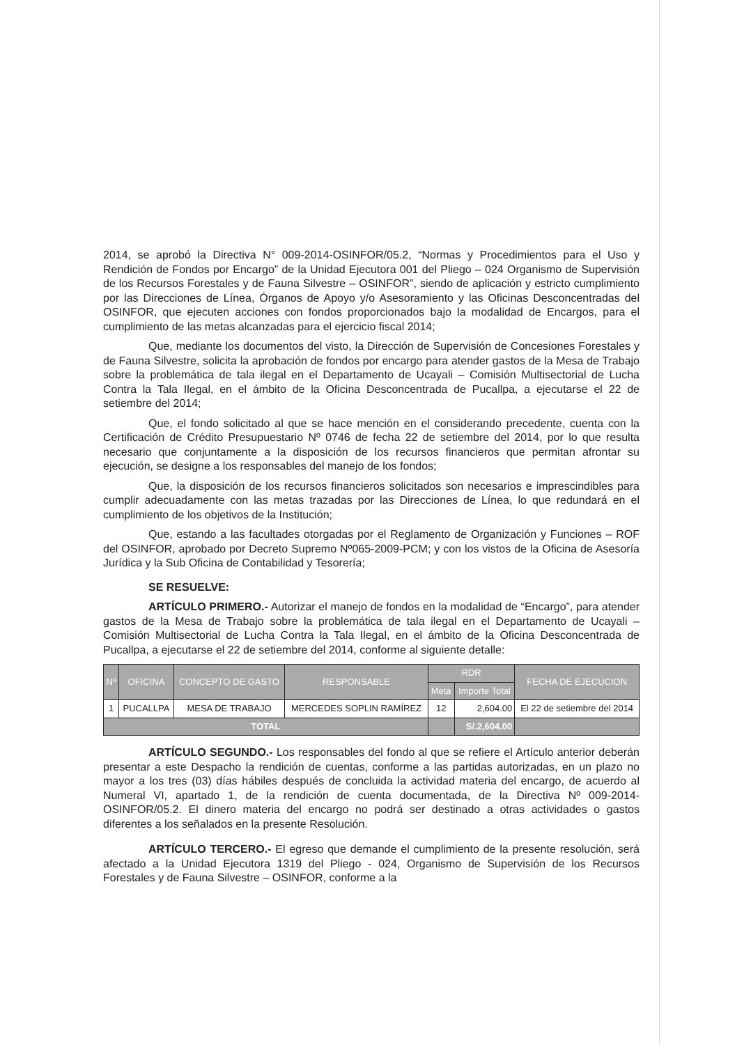2014, se aprobó la Directiva N° 009-2014-OSINFOR/05.2, “Normas y Procedimientos para el Uso y Rendición de Fondos por Encargo” de la Unidad Ejecutora 001 del Pliego – 024 Organismo de Supervisión de los Recursos Forestales y de Fauna Silvestre – OSINFOR”, siendo de aplicación y estricto cumplimiento por las Direcciones de Línea, Órganos de Apoyo y/o Asesoramiento y las Oficinas Desconcentradas del OSINFOR, que ejecuten acciones con fondos proporcionados bajo la modalidad de Encargos, para el cumplimiento de las metas alcanzadas para el ejercicio fiscal 2014;
Que, mediante los documentos del visto, la Dirección de Supervisión de Concesiones Forestales y de Fauna Silvestre, solicita la aprobación de fondos por encargo para atender gastos de la Mesa de Trabajo sobre la problemática de tala ilegal en el Departamento de Ucayali – Comisión Multisectorial de Lucha Contra la Tala Ilegal, en el ámbito de la Oficina Desconcentrada de Pucallpa, a ejecutarse el 22 de setiembre del 2014;
Que, el fondo solicitado al que se hace mención en el considerando precedente, cuenta con la Certificación de Crédito Presupuestario Nº 0746 de fecha 22 de setiembre del 2014, por lo que resulta necesario que conjuntamente a la disposición de los recursos financieros que permitan afrontar su ejecución, se designe a los responsables del manejo de los fondos;
Que, la disposición de los recursos financieros solicitados son necesarios e imprescindibles para cumplir adecuadamente con las metas trazadas por las Direcciones de Línea, lo que redundará en el cumplimiento de los objetivos de la Institución;
Que, estando a las facultades otorgadas por el Reglamento de Organización y Funciones – ROF del OSINFOR, aprobado por Decreto Supremo Nº065-2009-PCM; y con los vistos de la Oficina de Asesoría Jurídica y la Sub Oficina de Contabilidad y Tesorería;
SE RESUELVE:
ARTÍCULO PRIMERO.- Autorizar el manejo de fondos en la modalidad de “Encargo”, para atender gastos de la Mesa de Trabajo sobre la problemática de tala ilegal en el Departamento de Ucayali – Comisión Multisectorial de Lucha Contra la Tala Ilegal, en el ámbito de la Oficina Desconcentrada de Pucallpa, a ejecutarse el 22 de setiembre del 2014, conforme al siguiente detalle:
| Nº | OFICINA | CONCEPTO DE GASTO | RESPONSABLE | RDR | | FECHA DE EJECUCION |
| --- | --- | --- | --- | --- | --- | --- |
| | | | | Meta | Importe Total | |
| 1 | PUCALLPA | MESA DE TRABAJO | MERCEDES SOPLIN RAMÍREZ | 12 | 2,604.00 | El 22 de setiembre del 2014 |
| TOTAL | | | | | S/.2,604.00 | |
ARTÍCULO SEGUNDO.- Los responsables del fondo al que se refiere el Artículo anterior deberán presentar a este Despacho la rendición de cuentas, conforme a las partidas autorizadas, en un plazo no mayor a los tres (03) días hábiles después de concluida la actividad materia del encargo, de acuerdo al Numeral VI, apartado 1, de la rendición de cuenta documentada, de la Directiva Nº 009-2014-OSINFOR/05.2. El dinero materia del encargo no podrá ser destinado a otras actividades o gastos diferentes a los señalados en la presente Resolución.
ARTÍCULO TERCERO.- El egreso que demande el cumplimiento de la presente resolución, será afectado a la Unidad Ejecutora 1319 del Pliego - 024, Organismo de Supervisión de los Recursos Forestales y de Fauna Silvestre – OSINFOR, conforme a la